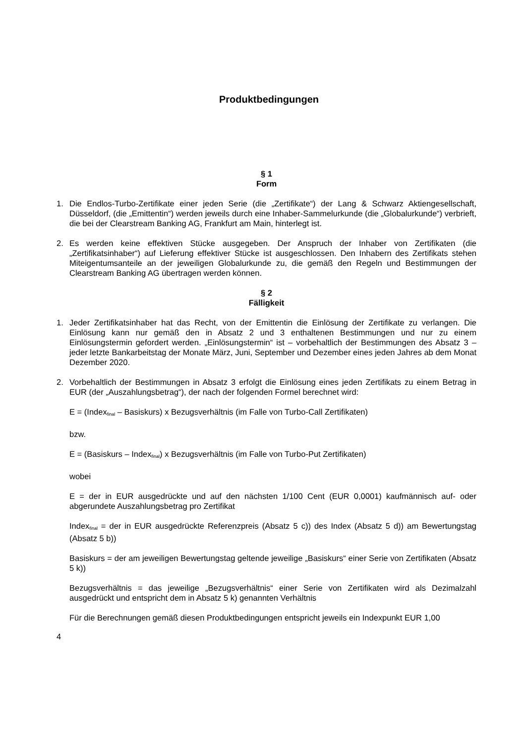Produktbedingungen
§ 1
Form
1. Die Endlos-Turbo-Zertifikate einer jeden Serie (die „Zertifikate“) der Lang & Schwarz Aktiengesellschaft, Düsseldorf, (die „Emittentin“) werden jeweils durch eine Inhaber-Sammelurkunde (die „Globalurkunde“) verbrieft, die bei der Clearstream Banking AG, Frankfurt am Main, hinterlegt ist.
2. Es werden keine effektiven Stücke ausgegeben. Der Anspruch der Inhaber von Zertifikaten (die „Zertifikatsinhaber“) auf Lieferung effektiver Stücke ist ausgeschlossen. Den Inhabern des Zertifikats stehen Miteigentumsanteile an der jeweiligen Globalurkunde zu, die gemäß den Regeln und Bestimmungen der Clearstream Banking AG übertragen werden können.
§ 2
Fälligkeit
1. Jeder Zertifikatsinhaber hat das Recht, von der Emittentin die Einlösung der Zertifikate zu verlangen. Die Einlösung kann nur gemäß den in Absatz 2 und 3 enthaltenen Bestimmungen und nur zu einem Einlösungstermin gefordert werden. „Einlösungstermin“ ist – vorbehaltlich der Bestimmungen des Absatz 3 – jeder letzte Bankarbeitstag der Monate März, Juni, September und Dezember eines jeden Jahres ab dem Monat Dezember 2020.
2. Vorbehaltlich der Bestimmungen in Absatz 3 erfolgt die Einlösung eines jeden Zertifikats zu einem Betrag in EUR (der „Auszahlungsbetrag“), der nach der folgenden Formel berechnet wird:
E = (Index<sub>final</sub> – Basiskurs) x Bezugsverhältnis (im Falle von Turbo-Call Zertifikaten)
bzw.
E = (Basiskurs – Index<sub>final</sub>) x Bezugsverhältnis (im Falle von Turbo-Put Zertifikaten)
wobei
E = der in EUR ausgedrückte und auf den nächsten 1/100 Cent (EUR 0,0001) kaufmännisch auf- oder abgerundete Auszahlungsbetrag pro Zertifikat
Index<sub>final</sub> = der in EUR ausgedrückte Referenzpreis (Absatz 5 c)) des Index (Absatz 5 d)) am Bewertungstag (Absatz 5 b))
Basiskurs = der am jeweiligen Bewertungstag geltende jeweilige „Basiskurs“ einer Serie von Zertifikaten (Absatz 5 k))
Bezugsverhältnis = das jeweilige „Bezugsverhältnis“ einer Serie von Zertifikaten wird als Dezimalzahl ausgedrückt und entspricht dem in Absatz 5 k) genannten Verhältnis
Für die Berechnungen gemäß diesen Produktbedingungen entspricht jeweils ein Indexpunkt EUR 1,00
4